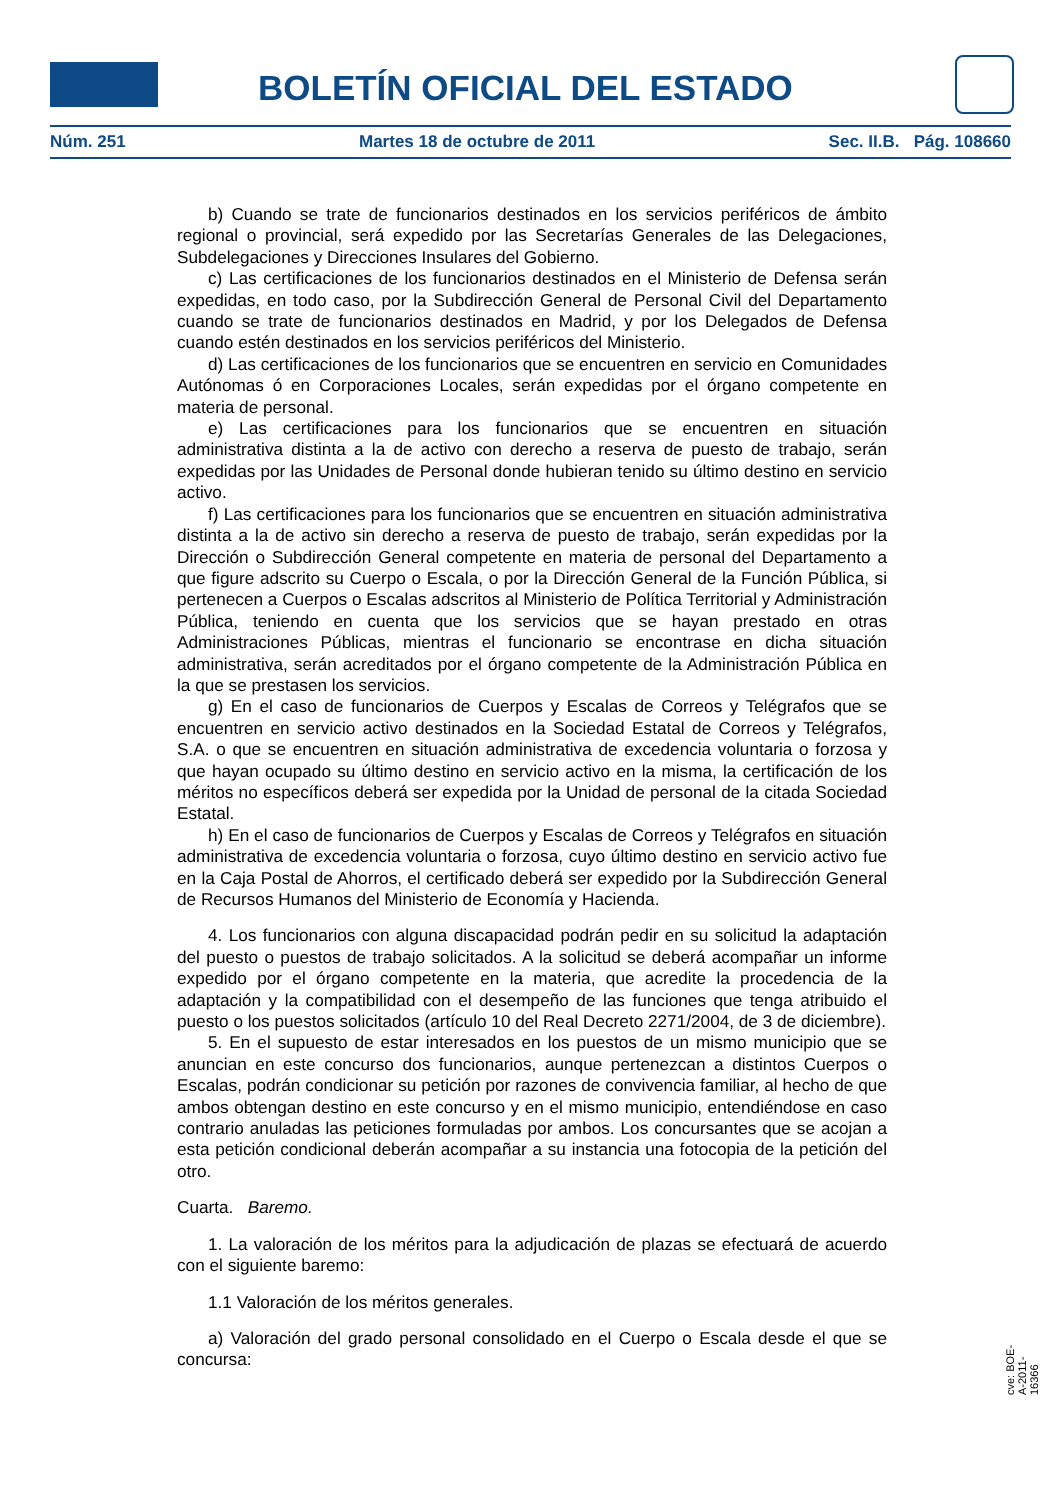BOLETÍN OFICIAL DEL ESTADO
Núm. 251 Martes 18 de octubre de 2011 Sec. II.B. Pág. 108660
b) Cuando se trate de funcionarios destinados en los servicios periféricos de ámbito regional o provincial, será expedido por las Secretarías Generales de las Delegaciones, Subdelegaciones y Direcciones Insulares del Gobierno.
c) Las certificaciones de los funcionarios destinados en el Ministerio de Defensa serán expedidas, en todo caso, por la Subdirección General de Personal Civil del Departamento cuando se trate de funcionarios destinados en Madrid, y por los Delegados de Defensa cuando estén destinados en los servicios periféricos del Ministerio.
d) Las certificaciones de los funcionarios que se encuentren en servicio en Comunidades Autónomas ó en Corporaciones Locales, serán expedidas por el órgano competente en materia de personal.
e) Las certificaciones para los funcionarios que se encuentren en situación administrativa distinta a la de activo con derecho a reserva de puesto de trabajo, serán expedidas por las Unidades de Personal donde hubieran tenido su último destino en servicio activo.
f) Las certificaciones para los funcionarios que se encuentren en situación administrativa distinta a la de activo sin derecho a reserva de puesto de trabajo, serán expedidas por la Dirección o Subdirección General competente en materia de personal del Departamento a que figure adscrito su Cuerpo o Escala, o por la Dirección General de la Función Pública, si pertenecen a Cuerpos o Escalas adscritos al Ministerio de Política Territorial y Administración Pública, teniendo en cuenta que los servicios que se hayan prestado en otras Administraciones Públicas, mientras el funcionario se encontrase en dicha situación administrativa, serán acreditados por el órgano competente de la Administración Pública en la que se prestasen los servicios.
g) En el caso de funcionarios de Cuerpos y Escalas de Correos y Telégrafos que se encuentren en servicio activo destinados en la Sociedad Estatal de Correos y Telégrafos, S.A. o que se encuentren en situación administrativa de excedencia voluntaria o forzosa y que hayan ocupado su último destino en servicio activo en la misma, la certificación de los méritos no específicos deberá ser expedida por la Unidad de personal de la citada Sociedad Estatal.
h) En el caso de funcionarios de Cuerpos y Escalas de Correos y Telégrafos en situación administrativa de excedencia voluntaria o forzosa, cuyo último destino en servicio activo fue en la Caja Postal de Ahorros, el certificado deberá ser expedido por la Subdirección General de Recursos Humanos del Ministerio de Economía y Hacienda.
4. Los funcionarios con alguna discapacidad podrán pedir en su solicitud la adaptación del puesto o puestos de trabajo solicitados. A la solicitud se deberá acompañar un informe expedido por el órgano competente en la materia, que acredite la procedencia de la adaptación y la compatibilidad con el desempeño de las funciones que tenga atribuido el puesto o los puestos solicitados (artículo 10 del Real Decreto 2271/2004, de 3 de diciembre).
5. En el supuesto de estar interesados en los puestos de un mismo municipio que se anuncian en este concurso dos funcionarios, aunque pertenezcan a distintos Cuerpos o Escalas, podrán condicionar su petición por razones de convivencia familiar, al hecho de que ambos obtengan destino en este concurso y en el mismo municipio, entendiéndose en caso contrario anuladas las peticiones formuladas por ambos. Los concursantes que se acojan a esta petición condicional deberán acompañar a su instancia una fotocopia de la petición del otro.
Cuarta. Baremo.
1. La valoración de los méritos para la adjudicación de plazas se efectuará de acuerdo con el siguiente baremo:
1.1 Valoración de los méritos generales.
a) Valoración del grado personal consolidado en el Cuerpo o Escala desde el que se concursa:
cve: BOE-A-2011-16366